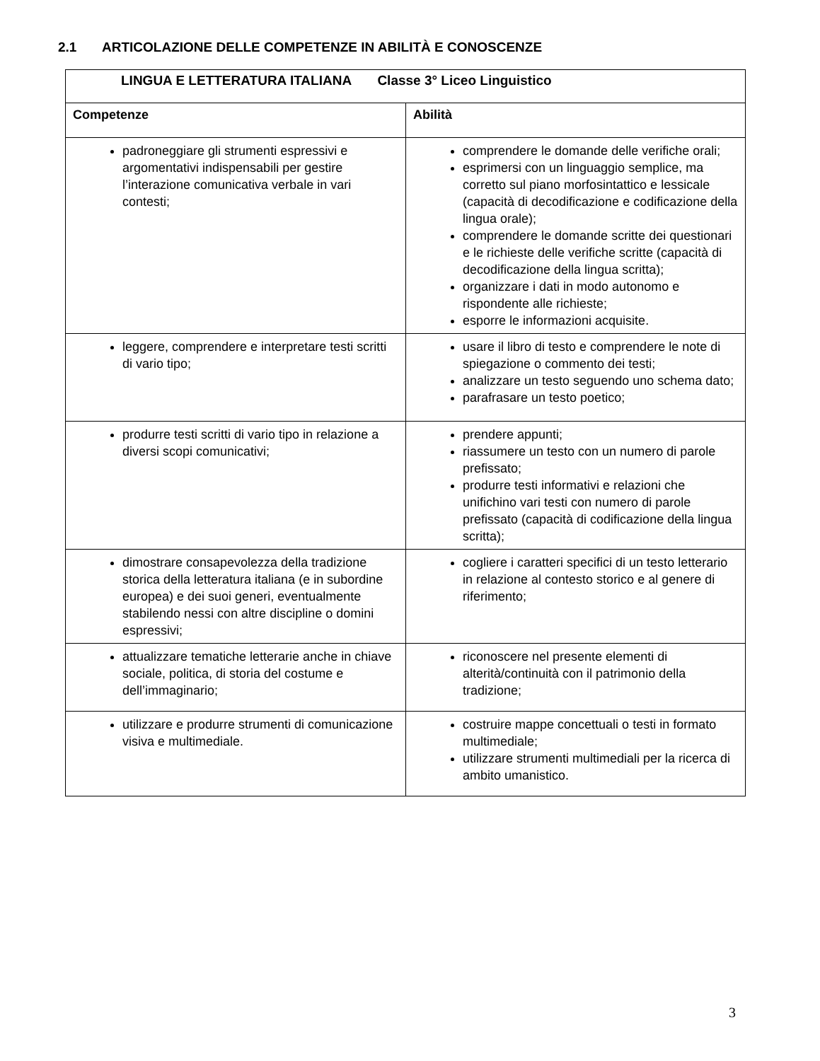2.1 ARTICOLAZIONE DELLE COMPETENZE IN ABILITÀ E CONOSCENZE
| LINGUA E LETTERATURA ITALIANA Classe 3° Liceo Linguistico | |
| Competenze | Abilità |
| padroneggiare gli strumenti espressivi e argomentativi indispensabili per gestire l’interazione comunicativa verbale in vari contesti; | comprendere le domande delle verifiche orali; esprimersi con un linguaggio semplice, ma corretto sul piano morfosintattico e lessicale (capacità di decodificazione e codificazione della lingua orale); comprendere le domande scritte dei questionari e le richieste delle verifiche scritte (capacità di decodificazione della lingua scritta); organizzare i dati in modo autonomo e rispondente alle richieste; esporre le informazioni acquisite. |
| leggere, comprendere e interpretare testi scritti di vario tipo; | usare il libro di testo e comprendere le note di spiegazione o commento dei testi; analizzare un testo seguendo uno schema dato; parafrasare un testo poetico; |
| produrre testi scritti di vario tipo in relazione a diversi scopi comunicativi; | prendere appunti; riassumere un testo con un numero di parole prefissato; produrre testi informativi e relazioni che unifichino vari testi con numero di parole prefissato (capacità di codificazione della lingua scritta); |
| dimostrare consapevolezza della tradizione storica della letteratura italiana (e in subordine europea) e dei suoi generi, eventualmente stabilendo nessi con altre discipline o domini espressivi; | cogliere i caratteri specifici di un testo letterario in relazione al contesto storico e al genere di riferimento; |
| attualizzare tematiche letterarie anche in chiave sociale, politica, di storia del costume e dell’immaginario; | riconoscere nel presente elementi di alterità/continuità con il patrimonio della tradizione; |
| utilizzare e produrre strumenti di comunicazione visiva e multimediale. | costruire mappe concettuali o testi in formato multimediale; utilizzare strumenti multimediali per la ricerca di ambito umanistico. |
3